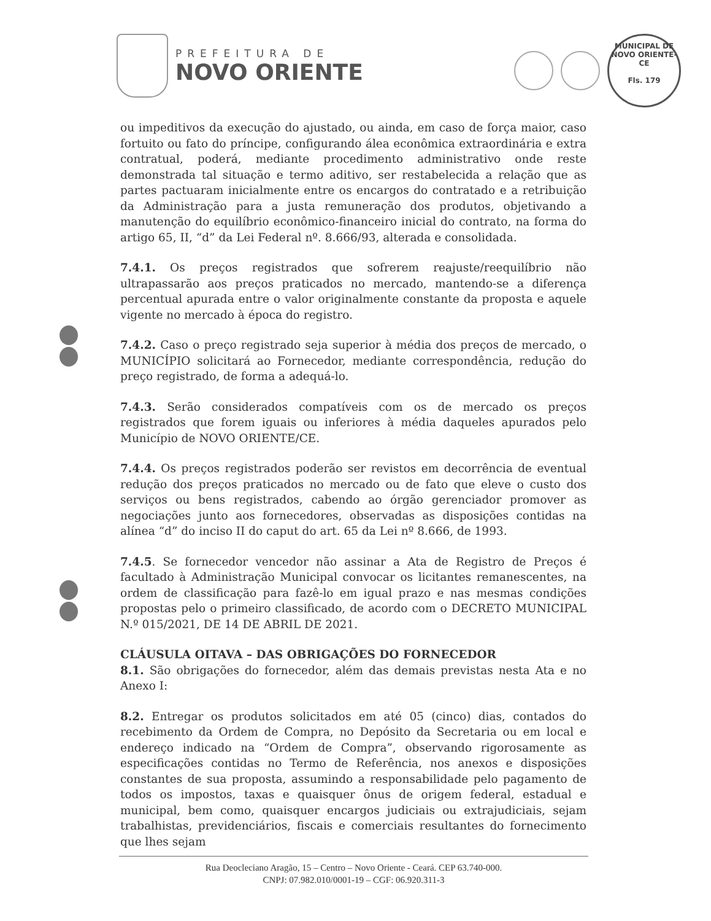PREFEITURA DE
NOVO ORIENTE
MUNICIPAL DE NOVO ORIENTE-CE
Fls. 179
ou impeditivos da execução do ajustado, ou ainda, em caso de força maior, caso fortuito ou fato do príncipe, configurando álea econômica extraordinária e extra contratual, poderá, mediante procedimento administrativo onde reste demonstrada tal situação e termo aditivo, ser restabelecida a relação que as partes pactuaram inicialmente entre os encargos do contratado e a retribuição da Administração para a justa remuneração dos produtos, objetivando a manutenção do equilíbrio econômico-financeiro inicial do contrato, na forma do artigo 65, II, “d” da Lei Federal nº. 8.666/93, alterada e consolidada.
7.4.1. Os preços registrados que sofrerem reajuste/reequilíbrio não ultrapassarão aos preços praticados no mercado, mantendo-se a diferença percentual apurada entre o valor originalmente constante da proposta e aquele vigente no mercado à época do registro.
7.4.2. Caso o preço registrado seja superior à média dos preços de mercado, o MUNICÍPIO solicitará ao Fornecedor, mediante correspondência, redução do preço registrado, de forma a adequá-lo.
7.4.3. Serão considerados compatíveis com os de mercado os preços registrados que forem iguais ou inferiores à média daqueles apurados pelo Município de NOVO ORIENTE/CE.
7.4.4. Os preços registrados poderão ser revistos em decorrência de eventual redução dos preços praticados no mercado ou de fato que eleve o custo dos serviços ou bens registrados, cabendo ao órgão gerenciador promover as negociações junto aos fornecedores, observadas as disposições contidas na alínea “d” do inciso II do caput do art. 65 da Lei nº 8.666, de 1993.
7.4.5. Se fornecedor vencedor não assinar a Ata de Registro de Preços é facultado à Administração Municipal convocar os licitantes remanescentes, na ordem de classificação para fazê-lo em igual prazo e nas mesmas condições propostas pelo o primeiro classificado, de acordo com o DECRETO MUNICIPAL N.º 015/2021, DE 14 DE ABRIL DE 2021.
CLÁUSULA OITAVA – DAS OBRIGAÇÕES DO FORNECEDOR
8.1. São obrigações do fornecedor, além das demais previstas nesta Ata e no Anexo I:
8.2. Entregar os produtos solicitados em até 05 (cinco) dias, contados do recebimento da Ordem de Compra, no Depósito da Secretaria ou em local e endereço indicado na “Ordem de Compra”, observando rigorosamente as especificações contidas no Termo de Referência, nos anexos e disposições constantes de sua proposta, assumindo a responsabilidade pelo pagamento de todos os impostos, taxas e quaisquer ônus de origem federal, estadual e municipal, bem como, quaisquer encargos judiciais ou extrajudiciais, sejam trabalhistas, previdenciários, fiscais e comerciais resultantes do fornecimento que lhes sejam
Rua Deocleciano Aragão, 15 – Centro – Novo Oriente - Ceará. CEP 63.740-000.
CNPJ: 07.982.010/0001-19 – CGF: 06.920.311-3